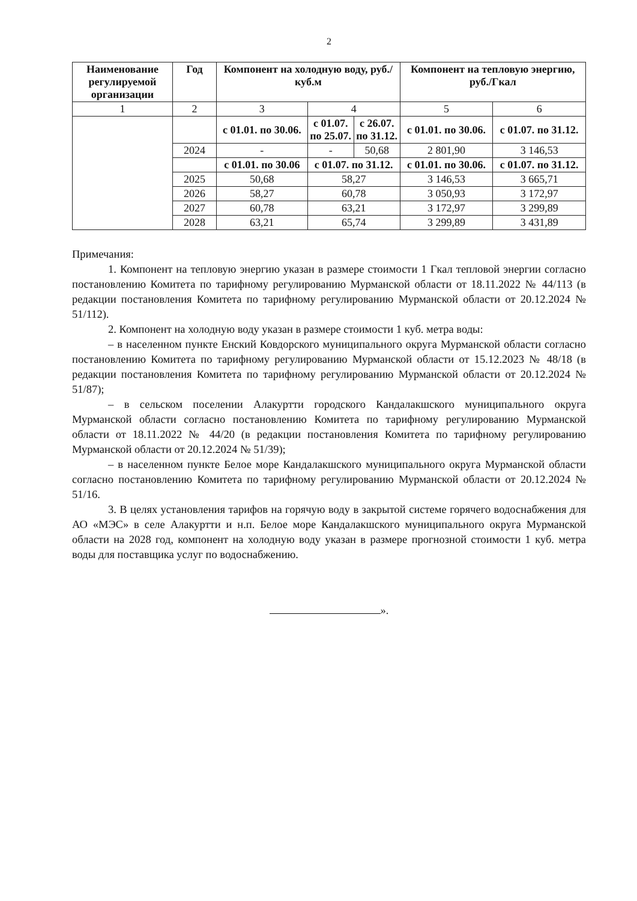2
| Наименование регулируемой организации | Год | Компонент на холодную воду, руб./куб.м | | | Компонент на тепловую энергию, руб./Гкал | |
| --- | --- | --- | --- | --- | --- | --- |
| 1 | 2 | 3 | 4 | | 5 | 6 |
| | | с 01.01. по 30.06. | с 01.07. по 25.07. | с 26.07. по 31.12. | с 01.01. по 30.06. | с 01.07. по 31.12. |
| | 2024 | - | - | 50,68 | 2 801,90 | 3 146,53 |
| | | с 01.01. по 30.06 | с 01.07. по 31.12. | | с 01.01. по 30.06. | с 01.07. по 31.12. |
| | 2025 | 50,68 | 58,27 | | 3 146,53 | 3 665,71 |
| | 2026 | 58,27 | 60,78 | | 3 050,93 | 3 172,97 |
| | 2027 | 60,78 | 63,21 | | 3 172,97 | 3 299,89 |
| | 2028 | 63,21 | 65,74 | | 3 299,89 | 3 431,89 |
Примечания:
1. Компонент на тепловую энергию указан в размере стоимости 1 Гкал тепловой энергии согласно постановлению Комитета по тарифному регулированию Мурманской области от 18.11.2022 № 44/113 (в редакции постановления Комитета по тарифному регулированию Мурманской области от 20.12.2024 № 51/112).
2. Компонент на холодную воду указан в размере стоимости 1 куб. метра воды:
– в населенном пункте Енский Ковдорского муниципального округа Мурманской области согласно постановлению Комитета по тарифному регулированию Мурманской области от 15.12.2023 № 48/18 (в редакции постановления Комитета по тарифному регулированию Мурманской области от 20.12.2024 № 51/87);
– в сельском поселении Алакуртти городского Кандалакшского муниципального округа Мурманской области согласно постановлению Комитета по тарифному регулированию Мурманской области от 18.11.2022 № 44/20 (в редакции постановления Комитета по тарифному регулированию Мурманской области от 20.12.2024 № 51/39);
– в населенном пункте Белое море Кандалакшского муниципального округа Мурманской области согласно постановлению Комитета по тарифному регулированию Мурманской области от 20.12.2024 № 51/16.
3. В целях установления тарифов на горячую воду в закрытой системе горячего водоснабжения для АО «МЭС» в селе Алакуртти и н.п. Белое море Кандалакшского муниципального округа Мурманской области на 2028 год, компонент на холодную воду указан в размере прогнозной стоимости 1 куб. метра воды для поставщика услуг по водоснабжению.
».